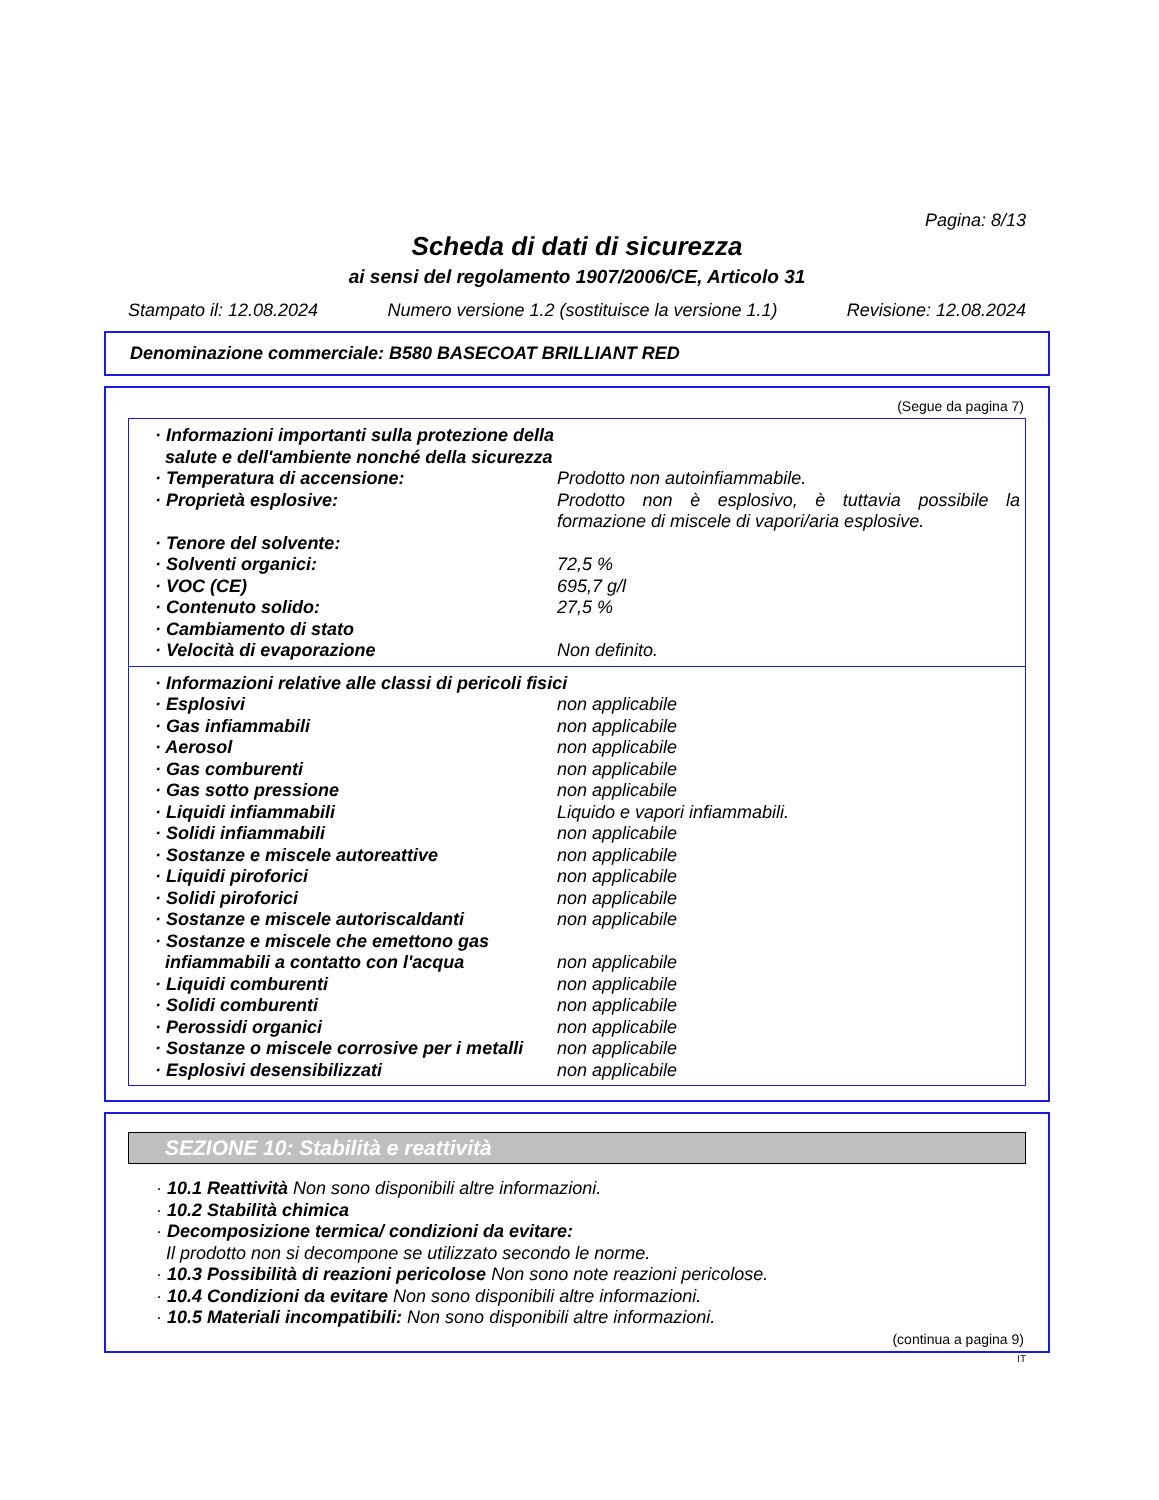Pagina: 8/13
Scheda di dati di sicurezza
ai sensi del regolamento 1907/2006/CE, Articolo 31
Stampato il: 12.08.2024 Numero versione 1.2 (sostituisce la versione 1.1) Revisione: 12.08.2024
Denominazione commerciale: B580 BASECOAT BRILLIANT RED
(Segue da pagina 7)
| · Informazioni importanti sulla protezione della salute e dell'ambiente nonché della sicurezza | |
| · Temperatura di accensione: | Prodotto non autoinfiammabile. |
| · Proprietà esplosive: | Prodotto non è esplosivo, è tuttavia possibile la formazione di miscele di vapori/aria esplosive. |
| · Tenore del solvente: | |
| · Solventi organici: | 72,5 % |
| · VOC (CE) | 695,7 g/l |
| · Contenuto solido: | 27,5 % |
| · Cambiamento di stato | |
| · Velocità di evaporazione | Non definito. |
| · Informazioni relative alle classi di pericoli fisici | |
| · Esplosivi | non applicabile |
| · Gas infiammabili | non applicabile |
| · Aerosol | non applicabile |
| · Gas comburenti | non applicabile |
| · Gas sotto pressione | non applicabile |
| · Liquidi infiammabili | Liquido e vapori infiammabili. |
| · Solidi infiammabili | non applicabile |
| · Sostanze e miscele autoreattive | non applicabile |
| · Liquidi piroforici | non applicabile |
| · Solidi piroforici | non applicabile |
| · Sostanze e miscele autoriscaldanti | non applicabile |
| · Sostanze e miscele che emettono gas infiammabili a contatto con l'acqua | non applicabile |
| · Liquidi comburenti | non applicabile |
| · Solidi comburenti | non applicabile |
| · Perossidi organici | non applicabile |
| · Sostanze o miscele corrosive per i metalli | non applicabile |
| · Esplosivi desensibilizzati | non applicabile |
SEZIONE 10: Stabilità e reattività
· 10.1 Reattività Non sono disponibili altre informazioni.
· 10.2 Stabilità chimica
· Decomposizione termica/ condizioni da evitare:
Il prodotto non si decompone se utilizzato secondo le norme.
· 10.3 Possibilità di reazioni pericolose Non sono note reazioni pericolose.
· 10.4 Condizioni da evitare Non sono disponibili altre informazioni.
· 10.5 Materiali incompatibili: Non sono disponibili altre informazioni.
(continua a pagina 9)
IT